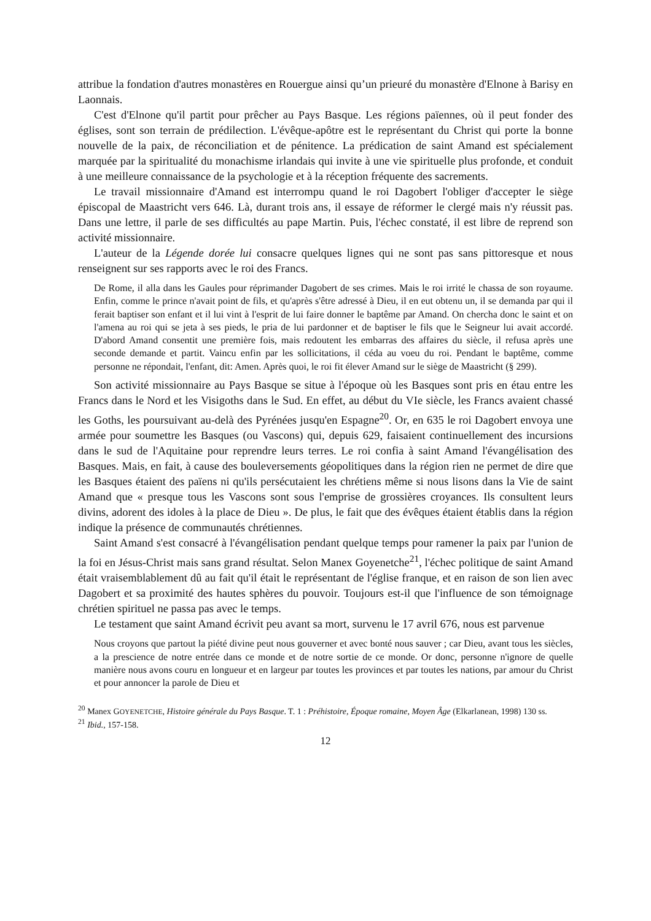attribue la fondation d'autres monastères en Rouergue ainsi qu’un prieuré du monastère d'Elnone à Barisy en Laonnais.
C'est d'Elnone qu'il partit pour prêcher au Pays Basque. Les régions païennes, où il peut fonder des églises, sont son terrain de prédilection. L'évêque-apôtre est le représentant du Christ qui porte la bonne nouvelle de la paix, de réconciliation et de pénitence. La prédication de saint Amand est spécialement marquée par la spiritualité du monachisme irlandais qui invite à une vie spirituelle plus profonde, et conduit à une meilleure connaissance de la psychologie et à la réception fréquente des sacrements.
Le travail missionnaire d'Amand est interrompu quand le roi Dagobert l'obliger d'accepter le siège épiscopal de Maastricht vers 646. Là, durant trois ans, il essaye de réformer le clergé mais n'y réussit pas. Dans une lettre, il parle de ses difficultés au pape Martin. Puis, l'échec constaté, il est libre de reprend son activité missionnaire.
L'auteur de la Légende dorée lui consacre quelques lignes qui ne sont pas sans pittoresque et nous renseignent sur ses rapports avec le roi des Francs.
De Rome, il alla dans les Gaules pour réprimander Dagobert de ses crimes. Mais le roi irrité le chassa de son royaume. Enfin, comme le prince n'avait point de fils, et qu'après s'être adressé à Dieu, il en eut obtenu un, il se demanda par qui il ferait baptiser son enfant et il lui vint à l'esprit de lui faire donner le baptême par Amand. On chercha donc le saint et on l'amena au roi qui se jeta à ses pieds, le pria de lui pardonner et de baptiser le fils que le Seigneur lui avait accordé. D'abord Amand consentit une première fois, mais redoutent les embarras des affaires du siècle, il refusa après une seconde demande et partit. Vaincu enfin par les sollicitations, il céda au voeu du roi. Pendant le baptême, comme personne ne répondait, l'enfant, dit: Amen. Après quoi, le roi fit élever Amand sur le siège de Maastricht (§ 299).
Son activité missionnaire au Pays Basque se situe à l'époque où les Basques sont pris en étau entre les Francs dans le Nord et les Visigoths dans le Sud. En effet, au début du VIe siècle, les Francs avaient chassé les Goths, les poursuivant au-delà des Pyrénées jusqu'en Espagne<sup>20</sup>. Or, en 635 le roi Dagobert envoya une armée pour soumettre les Basques (ou Vascons) qui, depuis 629, faisaient continuellement des incursions dans le sud de l'Aquitaine pour reprendre leurs terres. Le roi confia à saint Amand l'évangélisation des Basques. Mais, en fait, à cause des bouleversements géopolitiques dans la région rien ne permet de dire que les Basques étaient des païens ni qu'ils persécutaient les chrétiens même si nous lisons dans la Vie de saint Amand que « presque tous les Vascons sont sous l'emprise de grossières croyances. Ils consultent leurs divins, adorent des idoles à la place de Dieu ». De plus, le fait que des évêques étaient établis dans la région indique la présence de communautés chrétiennes.
Saint Amand s'est consacré à l'évangélisation pendant quelque temps pour ramener la paix par l'union de la foi en Jésus-Christ mais sans grand résultat. Selon Manex Goyenetche<sup>21</sup>, l'échec politique de saint Amand était vraisemblablement dû au fait qu'il était le représentant de l'église franque, et en raison de son lien avec Dagobert et sa proximité des hautes sphères du pouvoir. Toujours est-il que l'influence de son témoignage chrétien spirituel ne passa pas avec le temps.
Le testament que saint Amand écrivit peu avant sa mort, survenu le 17 avril 676, nous est parvenue
Nous croyons que partout la piété divine peut nous gouverner et avec bonté nous sauver ; car Dieu, avant tous les siècles, a la prescience de notre entrée dans ce monde et de notre sortie de ce monde. Or donc, personne n'ignore de quelle manière nous avons couru en longueur et en largeur par toutes les provinces et par toutes les nations, par amour du Christ et pour annoncer la parole de Dieu et
<sup>20</sup> Manex GOYENETCHE, Histoire générale du Pays Basque. T. 1 : Préhistoire, Époque romaine, Moyen Âge (Elkarlanean, 1998) 130 ss.
<sup>21</sup> Ibid., 157-158.
12